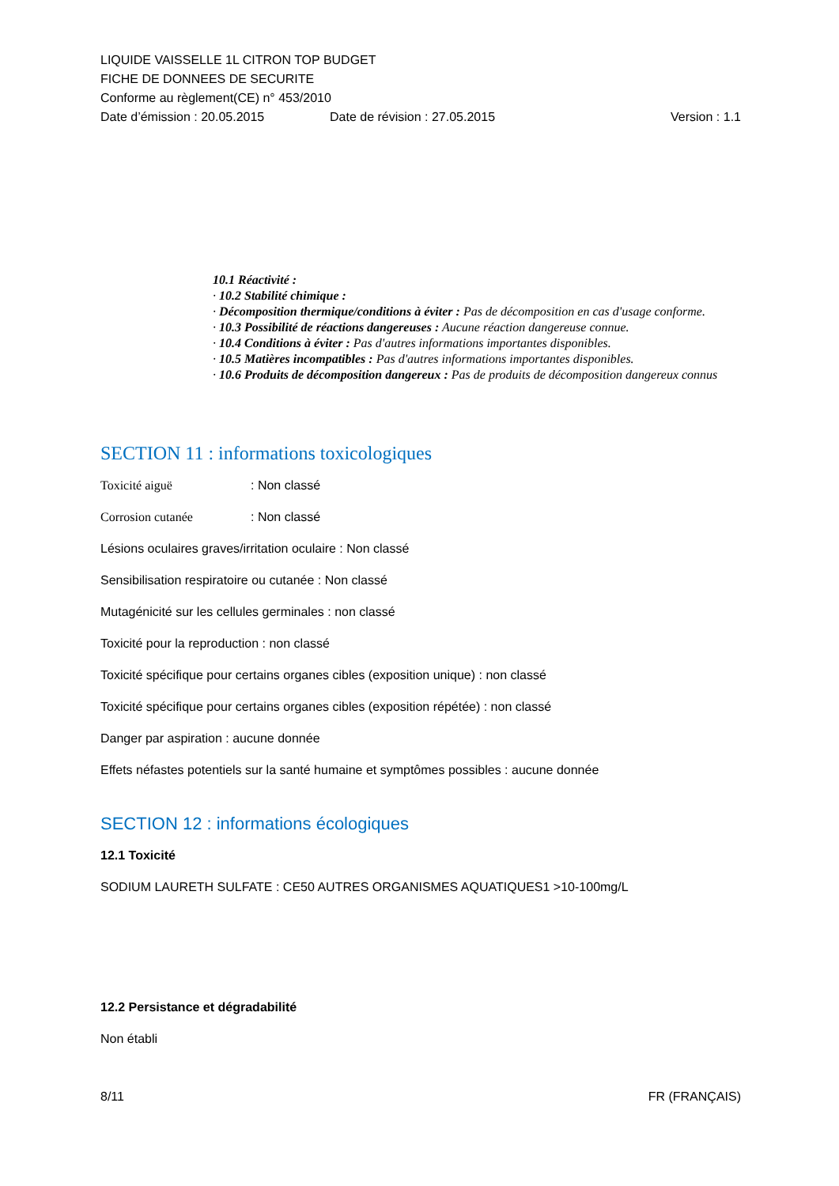LIQUIDE VAISSELLE 1L CITRON TOP BUDGET
FICHE DE DONNEES DE SECURITE
Conforme au règlement(CE) n° 453/2010
Date d’émission : 20.05.2015 Date de révision : 27.05.2015 Version : 1.1
10.1 Réactivité :
· 10.2 Stabilité chimique :
· Décomposition thermique/conditions à éviter : Pas de décomposition en cas d'usage conforme.
· 10.3 Possibilité de réactions dangereuses : Aucune réaction dangereuse connue.
· 10.4 Conditions à éviter : Pas d'autres informations importantes disponibles.
· 10.5 Matières incompatibles : Pas d'autres informations importantes disponibles.
· 10.6 Produits de décomposition dangereux : Pas de produits de décomposition dangereux connus
SECTION 11 : informations toxicologiques
Toxicité aiguë: Non classé
Corrosion cutanée: Non classé
Lésions oculaires graves/irritation oculaire : Non classé
Sensibilisation respiratoire ou cutanée : Non classé
Mutagénicité sur les cellules germinales : non classé
Toxicité pour la reproduction : non classé
Toxicité spécifique pour certains organes cibles (exposition unique) : non classé
Toxicité spécifique pour certains organes cibles (exposition répétée) : non classé
Danger par aspiration : aucune donnée
Effets néfastes potentiels sur la santé humaine et symptômes possibles : aucune donnée
SECTION 12 : informations écologiques
12.1 Toxicité
SODIUM LAURETH SULFATE : CE50 AUTRES ORGANISMES AQUATIQUES1 >10-100mg/L
12.2 Persistance et dégradabilité
Non établi
8/11 FR (FRANÇAIS)